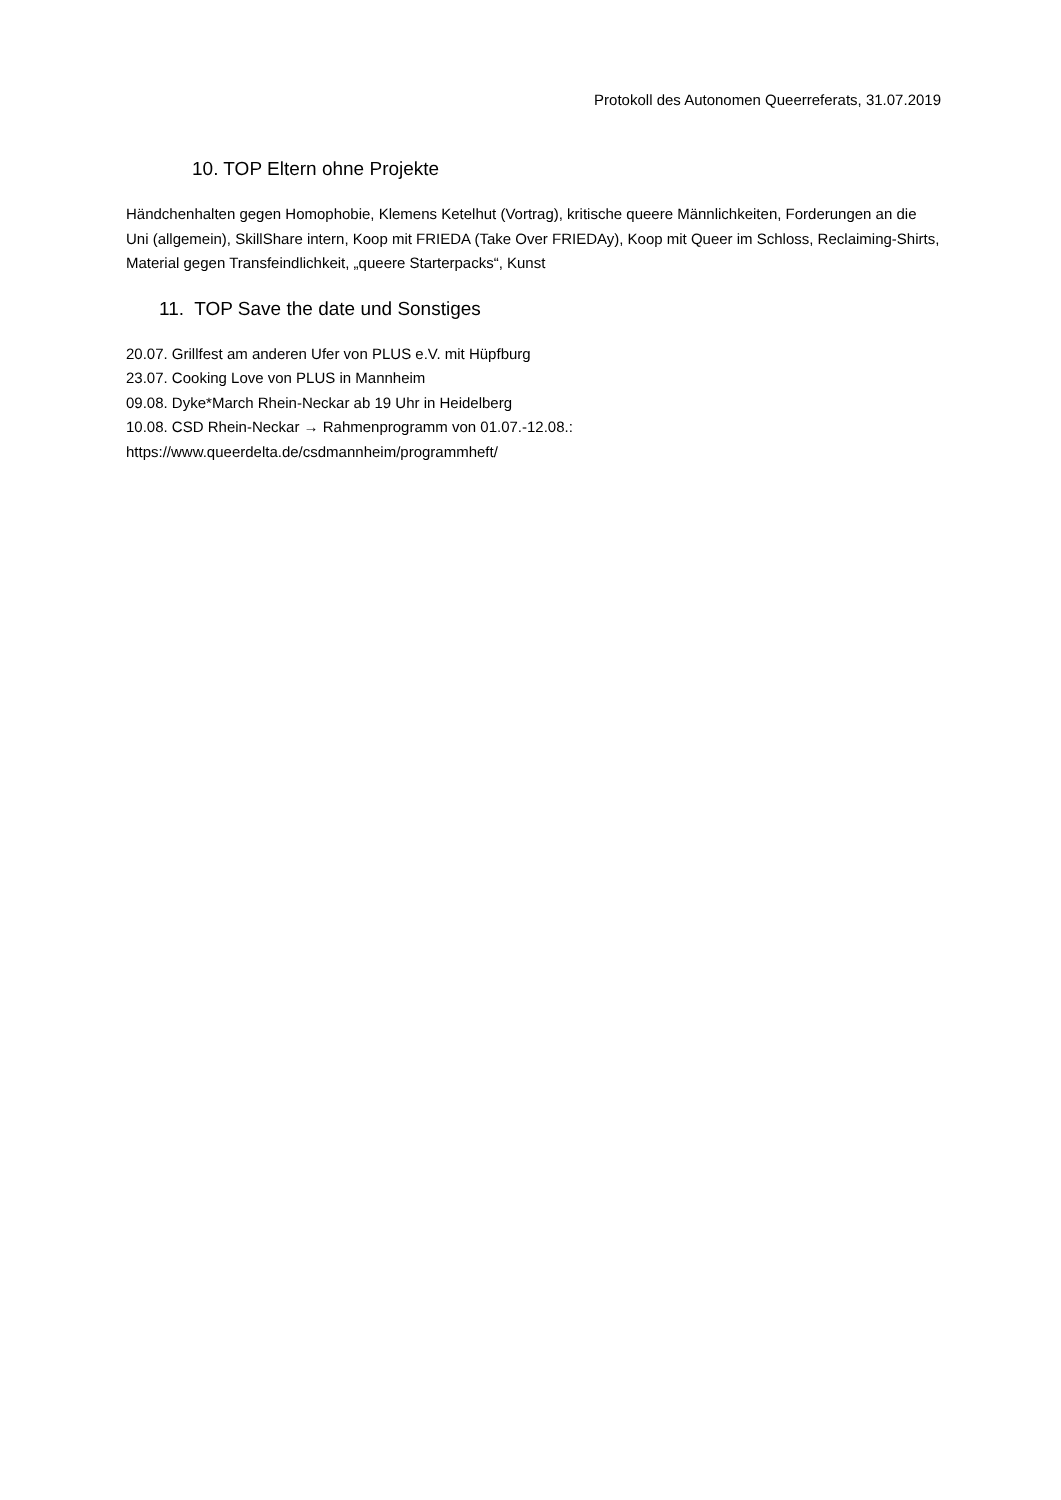Protokoll des Autonomen Queerreferats, 31.07.2019
10. TOP Eltern ohne Projekte
Händchenhalten gegen Homophobie, Klemens Ketelhut (Vortrag), kritische queere Männlichkeiten, Forderungen an die Uni (allgemein), SkillShare intern, Koop mit FRIEDA (Take Over FRIEDAy), Koop mit Queer im Schloss, Reclaiming-Shirts, Material gegen Transfeindlichkeit, „queere Starterpacks“, Kunst
11. TOP Save the date und Sonstiges
20.07. Grillfest am anderen Ufer von PLUS e.V. mit Hüpfburg
23.07. Cooking Love von PLUS in Mannheim
09.08. Dyke*March Rhein-Neckar ab 19 Uhr in Heidelberg
10.08. CSD Rhein-Neckar → Rahmenprogramm von 01.07.-12.08.:
https://www.queerdelta.de/csdmannheim/programmheft/